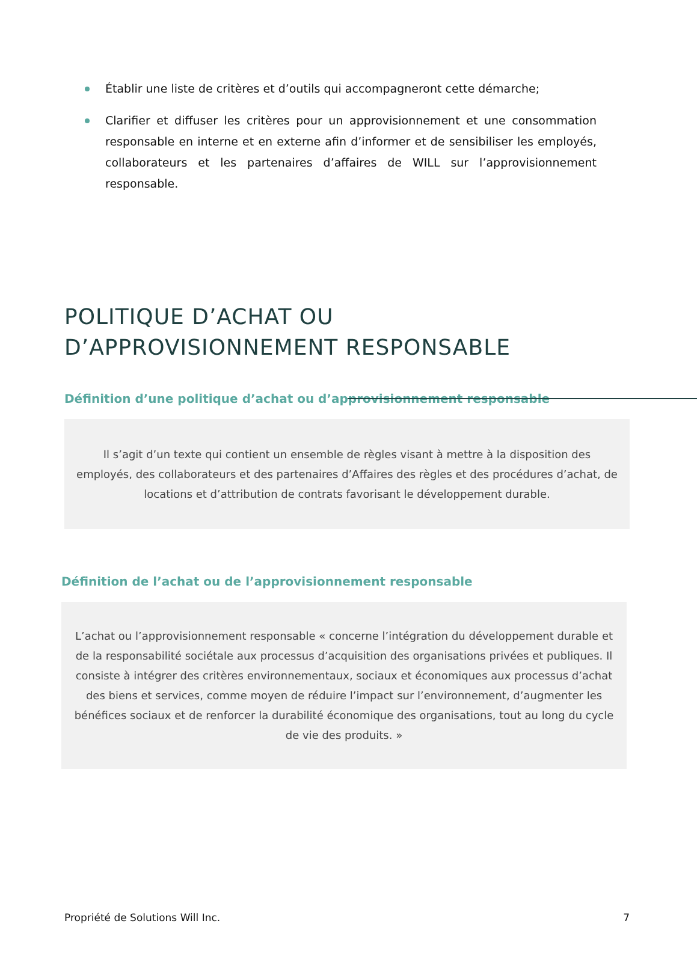Établir une liste de critères et d’outils qui accompagneront cette démarche;
Clarifier et diffuser les critères pour un approvisionnement et une consommation responsable en interne et en externe afin d’informer et de sensibiliser les employés, collaborateurs et les partenaires d’affaires de WILL sur l’approvisionnement responsable.
POLITIQUE D’ACHAT OU
D’APPROVISIONNEMENT RESPONSABLE
Définition d’une politique d’achat ou d’approvisionnement responsable
Il s’agit d’un texte qui contient un ensemble de règles visant à mettre à la disposition des employés, des collaborateurs et des partenaires d’Affaires des règles et des procédures d’achat, de locations et d’attribution de contrats favorisant le développement durable.
Définition de l’achat ou de l’approvisionnement responsable
L’achat ou l’approvisionnement responsable « concerne l’intégration du développement durable et de la responsabilité sociétale aux processus d’acquisition des organisations privées et publiques. Il consiste à intégrer des critères environnementaux, sociaux et économiques aux processus d’achat des biens et services, comme moyen de réduire l’impact sur l’environnement, d’augmenter les bénéfices sociaux et de renforcer la durabilité économique des organisations, tout au long du cycle de vie des produits. »
Propriété de Solutions Will Inc. 7